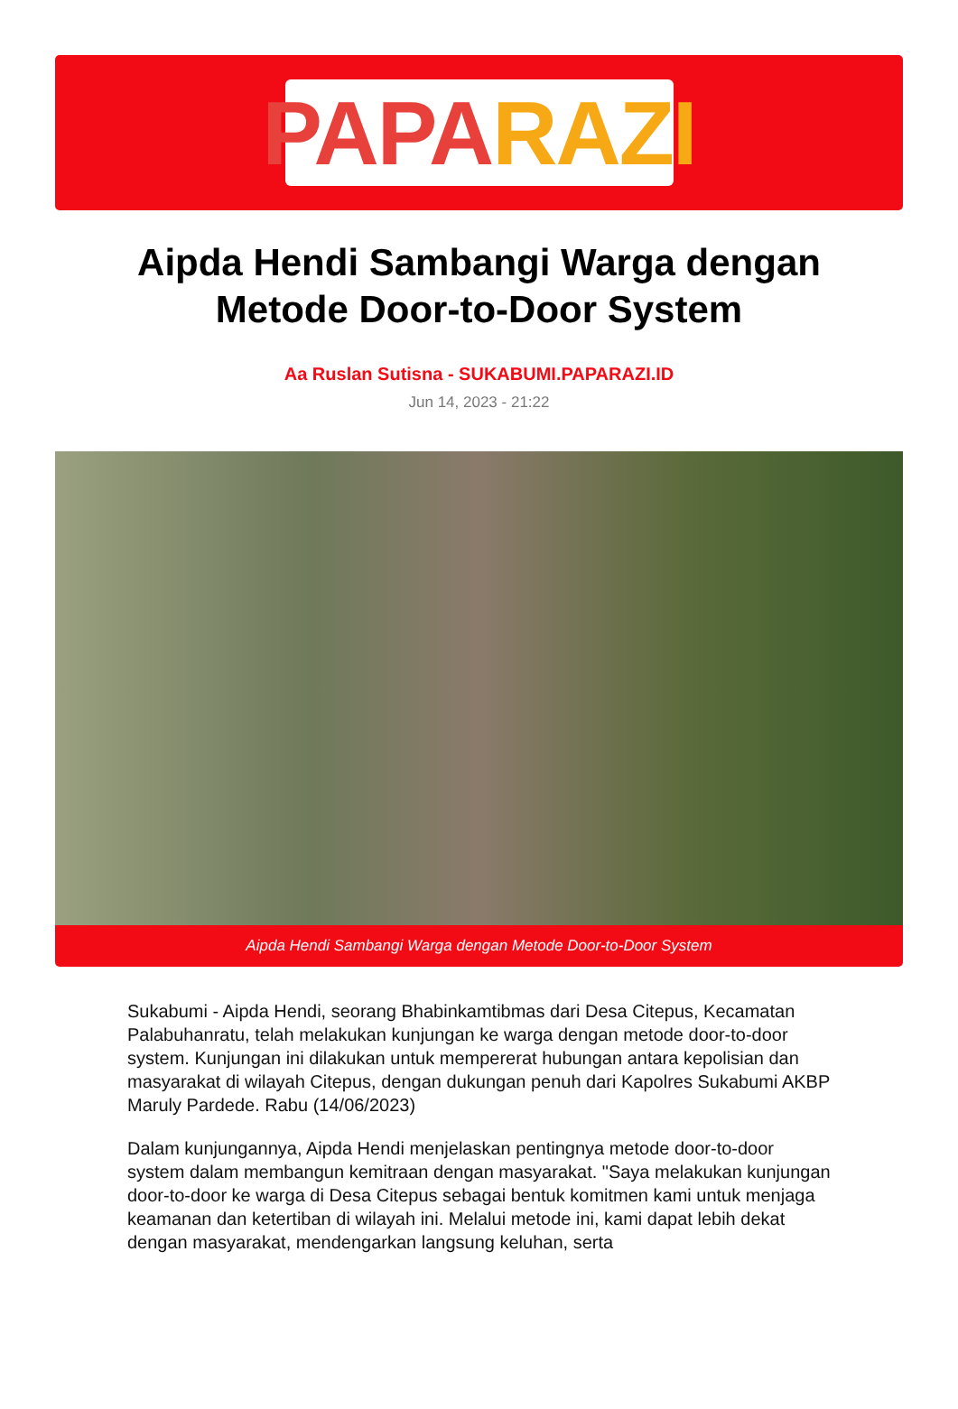PAPA RAZI
Aipda Hendi Sambangi Warga dengan Metode Door-to-Door System
Aa Ruslan Sutisna - SUKABUMI.PAPARAZI.ID
Jun 14, 2023 - 21:22
Aipda Hendi Sambangi Warga dengan Metode Door-to-Door System
Sukabumi - Aipda Hendi, seorang Bhabinkamtibmas dari Desa Citepus, Kecamatan Palabuhanratu, telah melakukan kunjungan ke warga dengan metode door-to-door system. Kunjungan ini dilakukan untuk mempererat hubungan antara kepolisian dan masyarakat di wilayah Citepus, dengan dukungan penuh dari Kapolres Sukabumi AKBP Maruly Pardede. Rabu (14/06/2023)
Dalam kunjungannya, Aipda Hendi menjelaskan pentingnya metode door-to-door system dalam membangun kemitraan dengan masyarakat. "Saya melakukan kunjungan door-to-door ke warga di Desa Citepus sebagai bentuk komitmen kami untuk menjaga keamanan dan ketertiban di wilayah ini. Melalui metode ini, kami dapat lebih dekat dengan masyarakat, mendengarkan langsung keluhan, serta